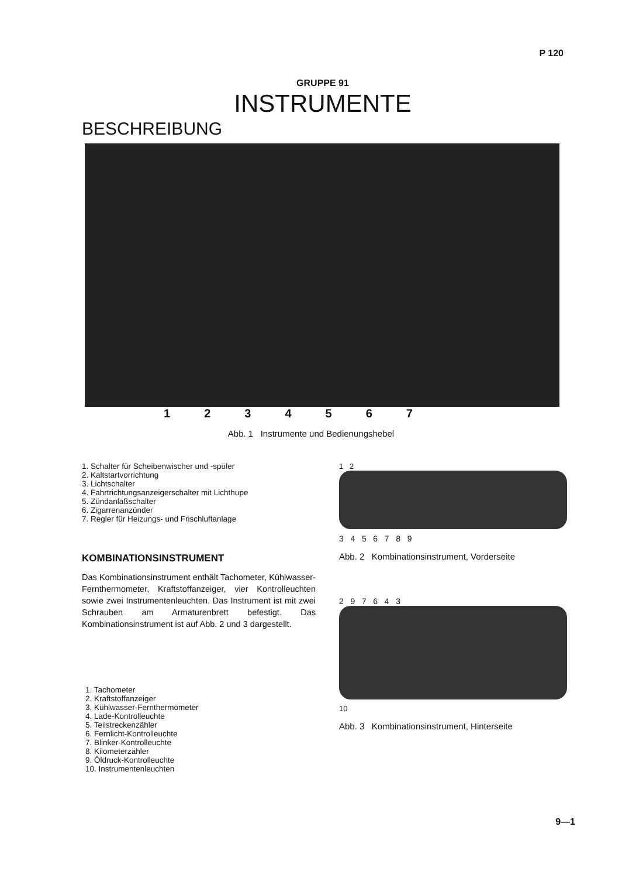P 120
GRUPPE 91
INSTRUMENTE
BESCHREIBUNG
1234567
Abb. 1 Instrumente und Bedienungshebel
1. Schalter für Scheibenwischer und -spüler
2. Kaltstartvorrichtung
3. Lichtschalter
4. Fahrtrichtungsanzeigerschalter mit Lichthupe
5. Zündanlaßschalter
6. Zigarrenanzünder
7. Regler für Heizungs- und Frischluftanlage
KOMBINATIONSINSTRUMENT
Das Kombinationsinstrument enthält Tachometer, Kühlwasser-Fernthermometer, Kraftstoffanzeiger, vier Kontrolleuchten sowie zwei Instrumentenleuchten. Das Instrument ist mit zwei Schrauben am Armaturenbrett befestigt. Das Kombinationsinstrument ist auf Abb. 2 und 3 dargestellt.
1. Tachometer
2. Kraftstoffanzeiger
3. Kühlwasser-Fernthermometer
4. Lade-Kontrolleuchte
5. Teilstreckenzähler
6. Fernlicht-Kontrolleuchte
7. Blinker-Kontrolleuchte
8. Kilometerzähler
9. Öldruck-Kontrolleuchte
10. Instrumentenleuchten
1 2
3 4 5 6 7 8 9
Abb. 2 Kombinationsinstrument, Vorderseite
2 9 7 6 4 3
10
Abb. 3 Kombinationsinstrument, Hinterseite
9—1